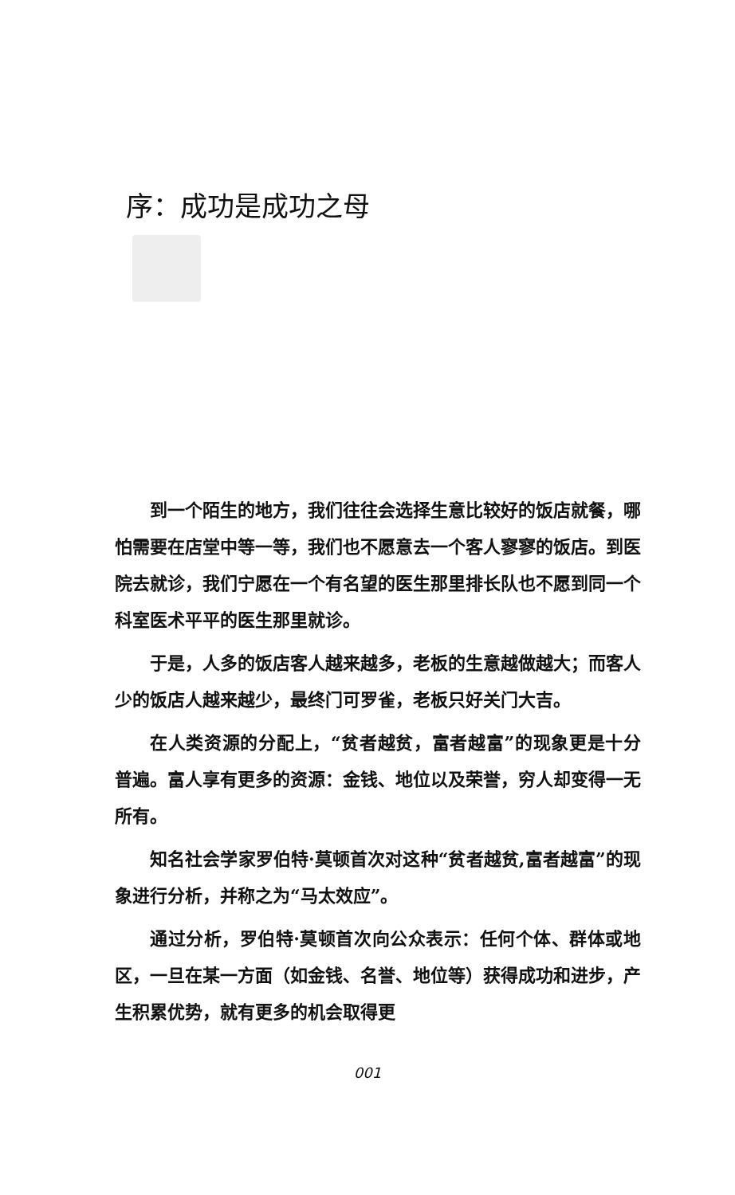序：成功是成功之母
到一个陌生的地方，我们往往会选择生意比较好的饭店就餐，哪怕需要在店堂中等一等，我们也不愿意去一个客人寥寥的饭店。到医院去就诊，我们宁愿在一个有名望的医生那里排长队也不愿到同一个科室医术平平的医生那里就诊。
于是，人多的饭店客人越来越多，老板的生意越做越大；而客人少的饭店人越来越少，最终门可罗雀，老板只好关门大吉。
在人类资源的分配上，“贫者越贫，富者越富”的现象更是十分普遍。富人享有更多的资源：金钱、地位以及荣誉，穷人却变得一无所有。
知名社会学家罗伯特·莫顿首次对这种“贫者越贫,富者越富”的现象进行分析，并称之为“马太效应”。
通过分析，罗伯特·莫顿首次向公众表示：任何个体、群体或地区，一旦在某一方面（如金钱、名誉、地位等）获得成功和进步，产生积累优势，就有更多的机会取得更
001